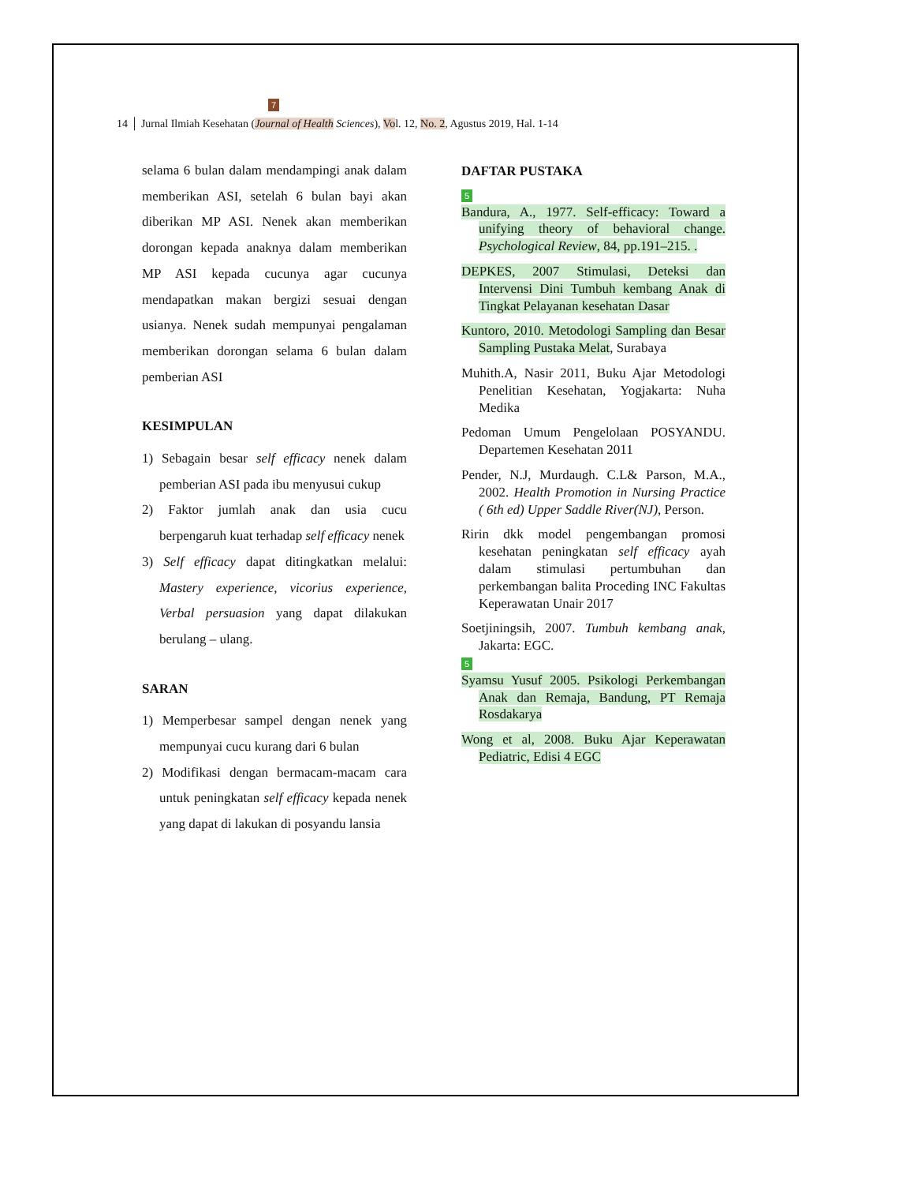7
14 │ Jurnal Ilmiah Kesehatan (Journal of Health Sciences), Vol. 12, No. 2, Agustus 2019, Hal. 1-14
selama 6 bulan dalam mendampingi anak dalam memberikan ASI, setelah 6 bulan bayi akan diberikan MP ASI. Nenek akan memberikan dorongan kepada anaknya dalam memberikan MP ASI kepada cucunya agar cucunya mendapatkan makan bergizi sesuai dengan usianya. Nenek sudah mempunyai pengalaman memberikan dorongan selama 6 bulan dalam pemberian ASI
KESIMPULAN
1) Sebagain besar self efficacy nenek dalam pemberian ASI pada ibu menyusui cukup
2) Faktor jumlah anak dan usia cucu berpengaruh kuat terhadap self efficacy nenek
3) Self efficacy dapat ditingkatkan melalui: Mastery experience, vicorius experience, Verbal persuasion yang dapat dilakukan berulang – ulang.
SARAN
1) Memperbesar sampel dengan nenek yang mempunyai cucu kurang dari 6 bulan
2) Modifikasi dengan bermacam-macam cara untuk peningkatan self efficacy kepada nenek yang dapat di lakukan di posyandu lansia
DAFTAR PUSTAKA
5
Bandura, A., 1977. Self-efficacy: Toward a unifying theory of behavioral change. Psychological Review, 84, pp.191–215. .
DEPKES, 2007 Stimulasi, Deteksi dan Intervensi Dini Tumbuh kembang Anak di Tingkat Pelayanan kesehatan Dasar
Kuntoro, 2010. Metodologi Sampling dan Besar Sampling Pustaka Melat, Surabaya
Muhith.A, Nasir 2011, Buku Ajar Metodologi Penelitian Kesehatan, Yogjakarta: Nuha Medika
Pedoman Umum Pengelolaan POSYANDU. Departemen Kesehatan 2011
Pender, N.J, Murdaugh. C.L& Parson, M.A., 2002. Health Promotion in Nursing Practice ( 6th ed) Upper Saddle River(NJ), Person.
Ririn dkk model pengembangan promosi kesehatan peningkatan self efficacy ayah dalam stimulasi pertumbuhan dan perkembangan balita Proceding INC Fakultas Keperawatan Unair 2017
Soetjiningsih, 2007. Tumbuh kembang anak, Jakarta: EGC.
5
Syamsu Yusuf 2005. Psikologi Perkembangan Anak dan Remaja, Bandung, PT Remaja Rosdakarya
Wong et al, 2008. Buku Ajar Keperawatan Pediatric, Edisi 4 EGC